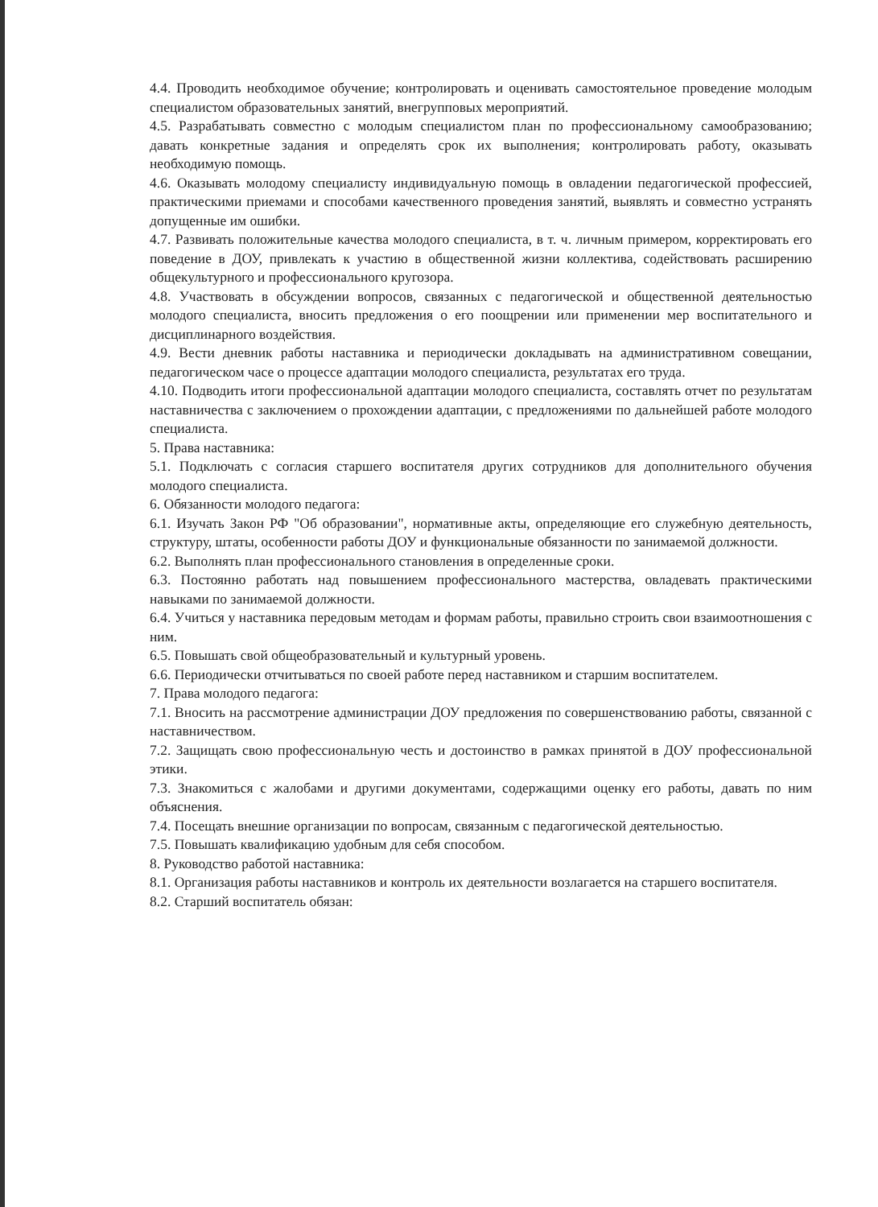4.4. Проводить необходимое обучение; контролировать и оценивать самостоятельное проведение молодым специалистом образовательных занятий, внегрупповых мероприятий.
4.5. Разрабатывать совместно с молодым специалистом план по профессиональному самообразованию; давать конкретные задания и определять срок их выполнения; контролировать работу, оказывать необходимую помощь.
4.6. Оказывать молодому специалисту индивидуальную помощь в овладении педагогической профессией, практическими приемами и способами качественного проведения занятий, выявлять и совместно устранять допущенные им ошибки.
4.7. Развивать положительные качества молодого специалиста, в т. ч. личным примером, корректировать его поведение в ДОУ, привлекать к участию в общественной жизни коллектива, содействовать расширению общекультурного и профессионального кругозора.
4.8. Участвовать в обсуждении вопросов, связанных с педагогической и общественной деятельностью молодого специалиста, вносить предложения о его поощрении или применении мер воспитательного и дисциплинарного воздействия.
4.9. Вести дневник работы наставника и периодически докладывать на административном совещании, педагогическом часе о процессе адаптации молодого специалиста, результатах его труда.
4.10. Подводить итоги профессиональной адаптации молодого специалиста, составлять отчет по результатам наставничества с заключением о прохождении адаптации, с предложениями по дальнейшей работе молодого специалиста.
5. Права наставника:
5.1. Подключать с согласия старшего воспитателя других сотрудников для дополнительного обучения молодого специалиста.
6. Обязанности молодого педагога:
6.1. Изучать Закон РФ "Об образовании", нормативные акты, определяющие его служебную деятельность, структуру, штаты, особенности работы ДОУ и функциональные обязанности по занимаемой должности.
6.2. Выполнять план профессионального становления в определенные сроки.
6.3. Постоянно работать над повышением профессионального мастерства, овладевать практическими навыками по занимаемой должности.
6.4. Учиться у наставника передовым методам и формам работы, правильно строить свои взаимоотношения с ним.
6.5. Повышать свой общеобразовательный и культурный уровень.
6.6. Периодически отчитываться по своей работе перед наставником и старшим воспитателем.
7. Права молодого педагога:
7.1. Вносить на рассмотрение администрации ДОУ предложения по совершенствованию работы, связанной с наставничеством.
7.2. Защищать свою профессиональную честь и достоинство в рамках принятой в ДОУ профессиональной этики.
7.3. Знакомиться с жалобами и другими документами, содержащими оценку его работы, давать по ним объяснения.
7.4. Посещать внешние организации по вопросам, связанным с педагогической деятельностью.
7.5. Повышать квалификацию удобным для себя способом.
8. Руководство работой наставника:
8.1. Организация работы наставников и контроль их деятельности возлагается на старшего воспитателя.
8.2. Старший воспитатель обязан: